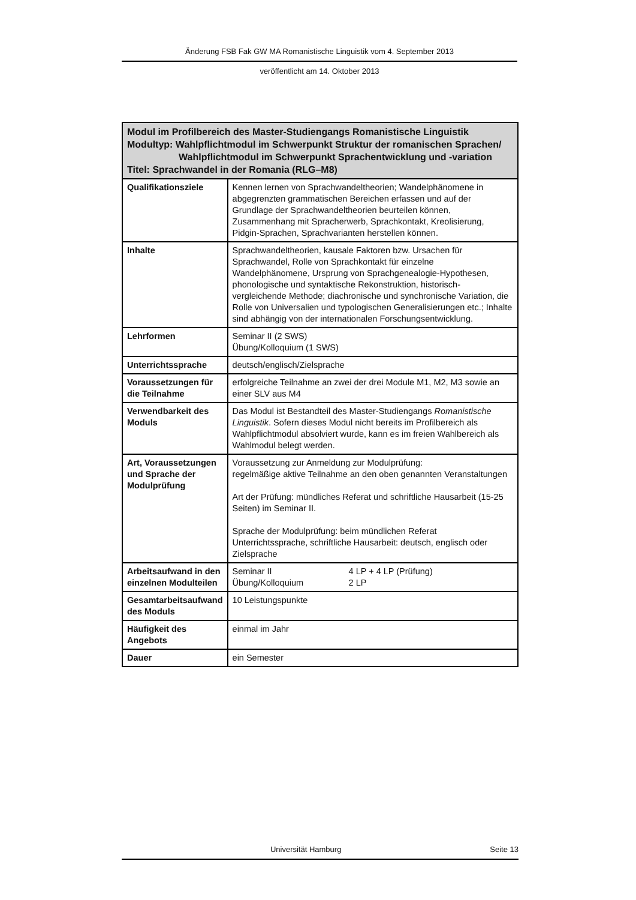Änderung FSB Fak GW MA Romanistische Linguistik vom 4. September 2013
veröffentlicht am 14. Oktober 2013
| Modul im Profilbereich des Master-Studiengangs Romanistische Linguistik Modultyp: Wahlpflichtmodul im Schwerpunkt Struktur der romanischen Sprachen/ Wahlpflichtmodul im Schwerpunkt Sprachentwicklung und -variation Titel: Sprachwandel in der Romania (RLG–M8) | |
| --- | --- |
| Qualifikationsziele | Kennen lernen von Sprachwandeltheorien; Wandelphänomene in abgegrenzten grammatischen Bereichen erfassen und auf der Grundlage der Sprachwandeltheorien beurteilen können, Zusammenhang mit Spracherwerb, Sprachkontakt, Kreolisierung, Pidgin-Sprachen, Sprachvarianten herstellen können. |
| Inhalte | Sprachwandeltheorien, kausale Faktoren bzw. Ursachen für Sprachwandel, Rolle von Sprachkontakt für einzelne Wandelphänomene, Ursprung von Sprachgenealogie-Hypothesen, phonologische und syntaktische Rekonstruktion, historisch-vergleichende Methode; diachronische und synchronische Variation, die Rolle von Universalien und typologischen Generalisierungen etc.; Inhalte sind abhängig von der internationalen Forschungsentwicklung. |
| Lehrformen | Seminar II (2 SWS) Übung/Kolloquium (1 SWS) |
| Unterrichtssprache | deutsch/englisch/Zielsprache |
| Voraussetzungen für die Teilnahme | erfolgreiche Teilnahme an zwei der drei Module M1, M2, M3 sowie an einer SLV aus M4 |
| Verwendbarkeit des Moduls | Das Modul ist Bestandteil des Master-Studiengangs Romanistische Linguistik . Sofern dieses Modul nicht bereits im Profilbereich als Wahlpflichtmodul absolviert wurde, kann es im freien Wahlbereich als Wahlmodul belegt werden. |
| Art, Voraussetzungen und Sprache der Modulprüfung | Voraussetzung zur Anmeldung zur Modulprüfung: regelmäßige aktive Teilnahme an den oben genannten Veranstaltungen Art der Prüfung: mündliches Referat und schriftliche Hausarbeit (15-25 Seiten) im Seminar II. Sprache der Modulprüfung: beim mündlichen Referat Unterrichtssprache, schriftliche Hausarbeit: deutsch, englisch oder Zielsprache |
| Arbeitsaufwand in den einzelnen Modulteilen | Seminar II 4 LP + 4 LP (Prüfung) Übung/Kolloquium 2 LP |
| Gesamtarbeitsaufwand des Moduls | 10 Leistungspunkte |
| Häufigkeit des Angebots | einmal im Jahr |
| Dauer | ein Semester |
Universität Hamburg Seite 13